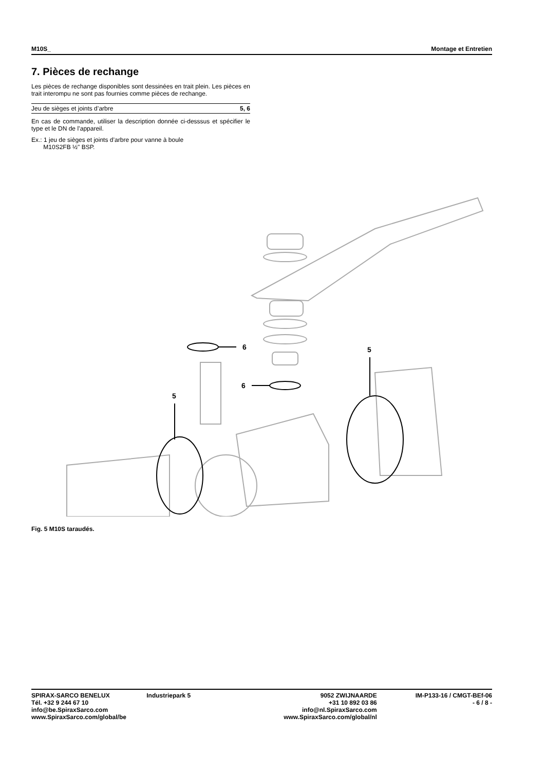M10S_ Montage et Entretien
7. Pièces de rechange
Les pièces de rechange disponibles sont dessinées en trait plein. Les pièces en trait interompu ne sont pas fournies comme pièces de rechange.
| Jeu de sièges et joints d’arbre | 5, 6 |
En cas de commande, utiliser la description donnée ci-desssus et spécifier le type et le DN de l’appareil.
Ex.: 1 jeu de sièges et joints d’arbre pour vanne à boule
M10S2FB ½" BSP.
6
6
5
5
Fig. 5 M10S taraudés.
SPIRAX-SARCO BENELUX
Tél. +32 9 244 67 10
info@be.SpiraxSarco.com
www.SpiraxSarco.com/global/be
Industriepark 5 9052 ZWIJNAARDE
+31 10 892 03 86
info@nl.SpiraxSarco.com
www.SpiraxSarco.com/global/nl
IM-P133-16 / CMGT-BEf-06
- 6 / 8 -